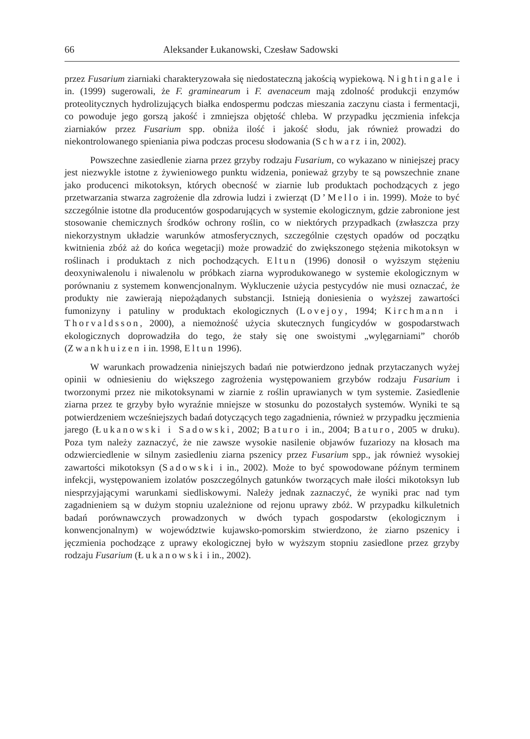66 Aleksander Łukanowski, Czesław Sadowski
przez Fusarium ziarniaki charakteryzowała się niedostateczną jakością wypiekową. Nightingale i in. (1999) sugerowali, że F. graminearum i F. avenaceum mają zdolność produkcji enzymów proteolitycznych hydrolizujących białka endospermu podczas mieszania zaczynu ciasta i fermentacji, co powoduje jego gorszą jakość i zmniejsza objętość chleba. W przypadku jęczmienia infekcja ziarniaków przez Fusarium spp. obniża ilość i jakość słodu, jak również prowadzi do niekontrolowanego spieniania piwa podczas procesu słodowania (Schwarz i in, 2002).
Powszechne zasiedlenie ziarna przez grzyby rodzaju Fusarium, co wykazano w niniejszej pracy jest niezwykle istotne z żywieniowego punktu widzenia, ponieważ grzyby te są powszechnie znane jako producenci mikotoksyn, których obecność w ziarnie lub produktach pochodzących z jego przetwarzania stwarza zagrożenie dla zdrowia ludzi i zwierząt (D’Mello i in. 1999). Może to być szczególnie istotne dla producentów gospodarujących w systemie ekologicznym, gdzie zabronione jest stosowanie chemicznych środków ochrony roślin, co w niektórych przypadkach (zwłaszcza przy niekorzystnym układzie warunków atmosferycznych, szczególnie częstych opadów od początku kwitnienia zbóż aż do końca wegetacji) może prowadzić do zwiększonego stężenia mikotoksyn w roślinach i produktach z nich pochodzących. Eltun (1996) donosił o wyższym stężeniu deoxyniwalenolu i niwalenolu w próbkach ziarna wyprodukowanego w systemie ekologicznym w porównaniu z systemem konwencjonalnym. Wykluczenie użycia pestycydów nie musi oznaczać, że produkty nie zawierają niepożądanych substancji. Istnieją doniesienia o wyższej zawartości fumonizyny i patuliny w produktach ekologicznych (Lovejoy, 1994; Kirchmann i Thorvaldsson, 2000), a niemożność użycia skutecznych fungicydów w gospodarstwach ekologicznych doprowadziła do tego, że stały się one swoistymi „wylęgarniami” chorób (Zwankhuizen i in. 1998, Eltun 1996).
W warunkach prowadzenia niniejszych badań nie potwierdzono jednak przytaczanych wyżej opinii w odniesieniu do większego zagrożenia występowaniem grzybów rodzaju Fusarium i tworzonymi przez nie mikotoksynami w ziarnie z roślin uprawianych w tym systemie. Zasiedlenie ziarna przez te grzyby było wyraźnie mniejsze w stosunku do pozostałych systemów. Wyniki te są potwierdzeniem wcześniejszych badań dotyczących tego zagadnienia, również w przypadku jęczmienia jarego (Łukanowski i Sadowski, 2002; Baturo i in., 2004; Baturo, 2005 w druku). Poza tym należy zaznaczyć, że nie zawsze wysokie nasilenie objawów fuzariozy na kłosach ma odzwierciedlenie w silnym zasiedleniu ziarna pszenicy przez Fusarium spp., jak również wysokiej zawartości mikotoksyn (Sadowski i in., 2002). Może to być spowodowane późnym terminem infekcji, występowaniem izolatów poszczególnych gatunków tworzących małe ilości mikotoksyn lub niesprzyjającymi warunkami siedliskowymi. Należy jednak zaznaczyć, że wyniki prac nad tym zagadnieniem są w dużym stopniu uzależnione od rejonu uprawy zbóż. W przypadku kilkuletnich badań porównawczych prowadzonych w dwóch typach gospodarstw (ekologicznym i konwencjonalnym) w województwie kujawsko-pomorskim stwierdzono, że ziarno pszenicy i jęczmienia pochodzące z uprawy ekologicznej było w wyższym stopniu zasiedlone przez grzyby rodzaju Fusarium (Łukanowski i in., 2002).